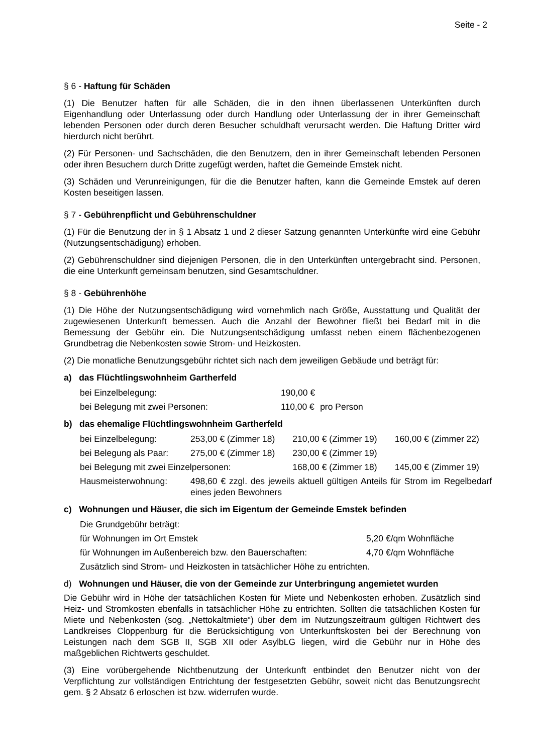Seite - 2
§ 6 - Haftung für Schäden
(1) Die Benutzer haften für alle Schäden, die in den ihnen überlassenen Unterkünften durch Eigenhandlung oder Unterlassung oder durch Handlung oder Unterlassung der in ihrer Gemeinschaft lebenden Personen oder durch deren Besucher schuldhaft verursacht werden. Die Haftung Dritter wird hierdurch nicht berührt.
(2) Für Personen- und Sachschäden, die den Benutzern, den in ihrer Gemeinschaft lebenden Personen oder ihren Besuchern durch Dritte zugefügt werden, haftet die Gemeinde Emstek nicht.
(3) Schäden und Verunreinigungen, für die die Benutzer haften, kann die Gemeinde Emstek auf deren Kosten beseitigen lassen.
§ 7 - Gebührenpflicht und Gebührenschuldner
(1) Für die Benutzung der in § 1 Absatz 1 und 2 dieser Satzung genannten Unterkünfte wird eine Gebühr (Nutzungsentschädigung) erhoben.
(2) Gebührenschuldner sind diejenigen Personen, die in den Unterkünften untergebracht sind. Personen, die eine Unterkunft gemeinsam benutzen, sind Gesamtschuldner.
§ 8 - Gebührenhöhe
(1) Die Höhe der Nutzungsentschädigung wird vornehmlich nach Größe, Ausstattung und Qualität der zugewiesenen Unterkunft bemessen. Auch die Anzahl der Bewohner fließt bei Bedarf mit in die Bemessung der Gebühr ein. Die Nutzungsentschädigung umfasst neben einem flächenbezogenen Grundbetrag die Nebenkosten sowie Strom- und Heizkosten.
(2) Die monatliche Benutzungsgebühr richtet sich nach dem jeweiligen Gebäude und beträgt für:
a) das Flüchtlingswohnheim Gartherfeld
| bei Einzelbelegung: | 190,00 € | |
| bei Belegung mit zwei Personen: | 110,00 € | pro Person |
b) das ehemalige Flüchtlingswohnheim Gartherfeld
| bei Einzelbelegung: | 253,00 € (Zimmer 18) | 210,00 € (Zimmer 19) | 160,00 € (Zimmer 22) |
| bei Belegung als Paar: | 275,00 € (Zimmer 18) | 230,00 € (Zimmer 19) | |
| bei Belegung mit zwei Einzelpersonen: | | 168,00 € (Zimmer 18) | 145,00 € (Zimmer 19) |
| Hausmeisterwohnung: | 498,60 € zzgl. des jeweils aktuell gültigen Anteils für Strom im Regelbedarf eines jeden Bewohners | | |
c) Wohnungen und Häuser, die sich im Eigentum der Gemeinde Emstek befinden
| Die Grundgebühr beträgt: | |
| für Wohnungen im Ort Emstek | 5,20 €/qm Wohnfläche |
| für Wohnungen im Außenbereich bzw. den Bauerschaften: | 4,70 €/qm Wohnfläche |
| Zusätzlich sind Strom- und Heizkosten in tatsächlicher Höhe zu entrichten. | |
d) Wohnungen und Häuser, die von der Gemeinde zur Unterbringung angemietet wurden
Die Gebühr wird in Höhe der tatsächlichen Kosten für Miete und Nebenkosten erhoben. Zusätzlich sind Heiz- und Stromkosten ebenfalls in tatsächlicher Höhe zu entrichten. Sollten die tatsächlichen Kosten für Miete und Nebenkosten (sog. „Nettokaltmiete“) über dem im Nutzungszeitraum gültigen Richtwert des Landkreises Cloppenburg für die Berücksichtigung von Unterkunftskosten bei der Berechnung von Leistungen nach dem SGB II, SGB XII oder AsylbLG liegen, wird die Gebühr nur in Höhe des maßgeblichen Richtwerts geschuldet.
(3) Eine vorübergehende Nichtbenutzung der Unterkunft entbindet den Benutzer nicht von der Verpflichtung zur vollständigen Entrichtung der festgesetzten Gebühr, soweit nicht das Benutzungsrecht gem. § 2 Absatz 6 erloschen ist bzw. widerrufen wurde.